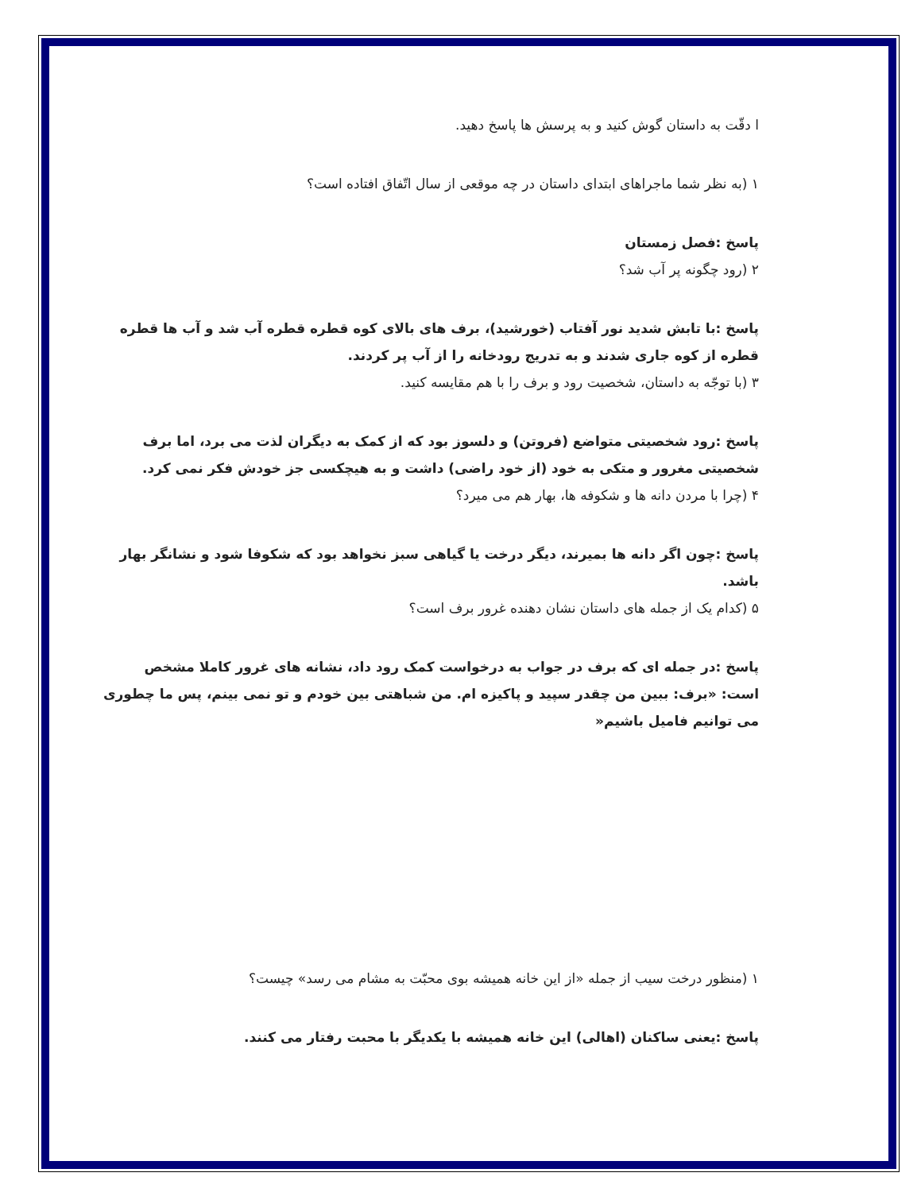ا دقّت به داستان گوش کنید و به پرسش ها پاسخ دهید.
۱ (به نظر شما ماجراهای ابتدای داستان در چه موقعی از سال اتّفاق افتاده است؟
پاسخ :فصل زمستان
۲ (رود چگونه پر آب شد؟
پاسخ :با تابش شدید نور آفتاب (خورشید)، برف های بالای کوه قطره قطره آب شد و آب ها قطره قطره از کوه جاری شدند و به تدریج رودخانه را از آب پر کردند.
۳ (با توجّه به داستان، شخصیت رود و برف را با هم مقایسه کنید.
پاسخ :رود شخصیتی متواضع (فروتن) و دلسوز بود که از کمک به دیگران لذت می برد، اما برف شخصیتی مغرور و متکی به خود (از خود راضی) داشت و به هیچکسی جز خودش فکر نمی کرد.
۴ (چرا با مردن دانه ها و شکوفه ها، بهار هم می میرد؟
پاسخ :چون اگر دانه ها بمیرند، دیگر درخت یا گیاهی سبز نخواهد بود که شکوفا شود و نشانگر بهار باشد.
۵ (کدام یک از جمله های داستان نشان دهنده غرور برف است؟
پاسخ :در جمله ای که برف در جواب به درخواست کمک رود داد، نشانه های غرور کاملا مشخص است: «برف: ببین من چقدر سپید و پاکیزه ام. من شباهتی بین خودم و تو نمی بینم، پس ما چطوری می توانیم فامیل باشیم«
۱ (منظور درخت سیب از جمله «از این خانه همیشه بوی محبّت به مشام می رسد» چیست؟
پاسخ :یعنی ساکنان (اهالی) این خانه همیشه با یکدیگر با محبت رفتار می کنند.